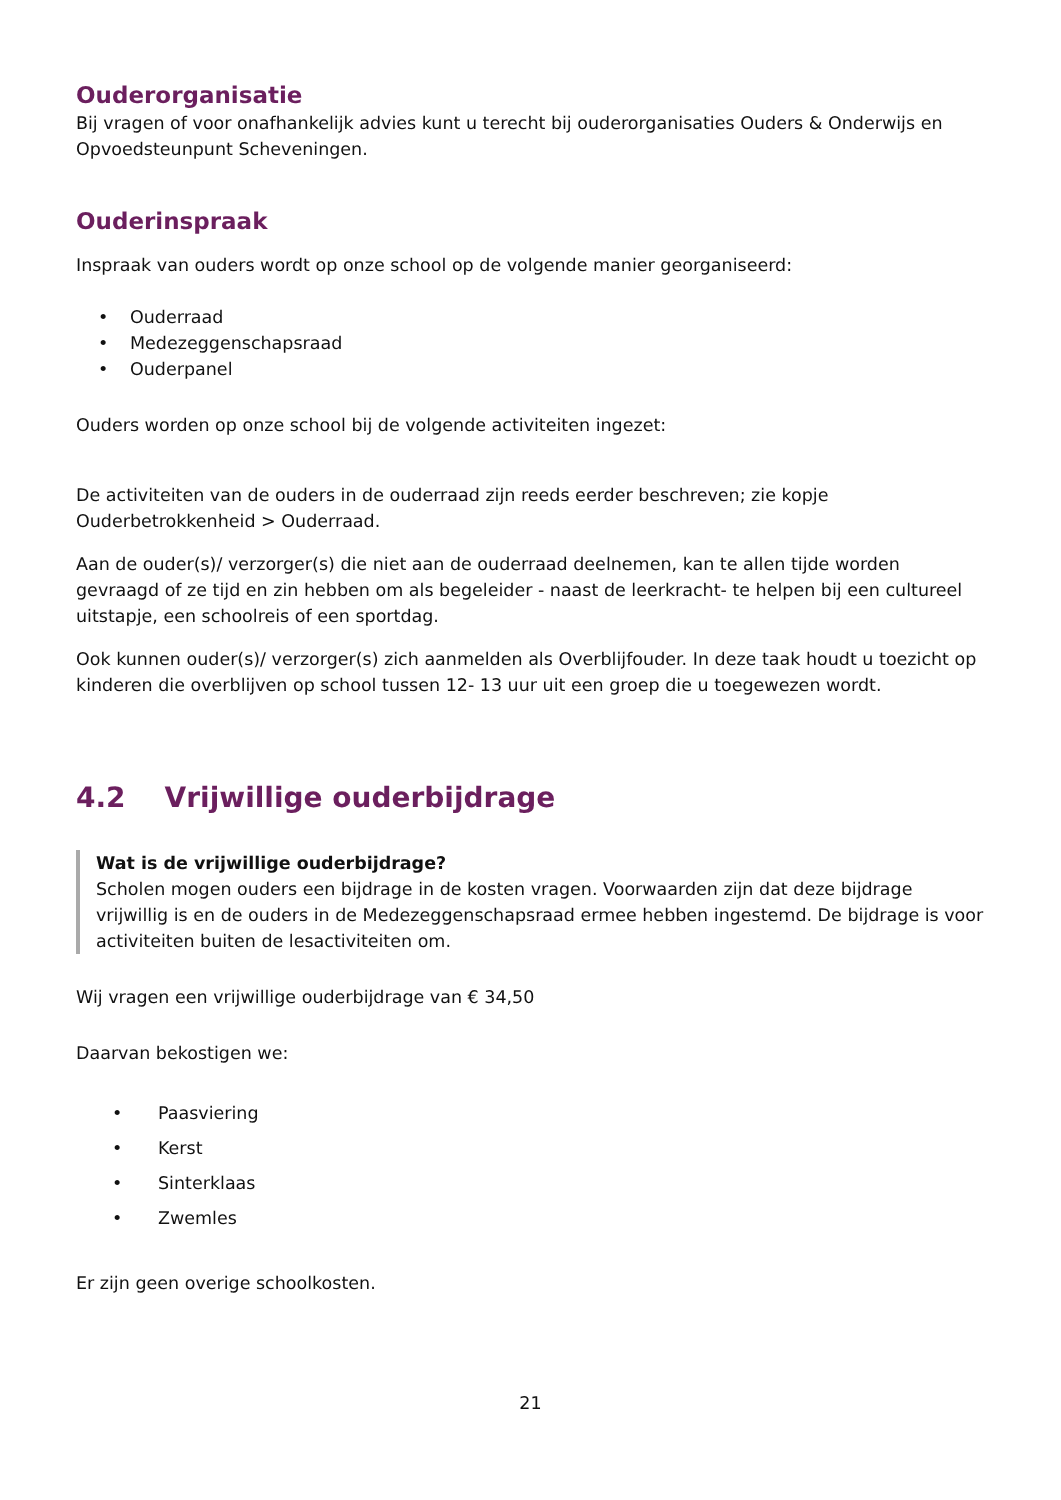Ouderorganisatie
Bij vragen of voor onafhankelijk advies kunt u terecht bij ouderorganisaties Ouders & Onderwijs en Opvoedsteunpunt Scheveningen.
Ouderinspraak
Inspraak van ouders wordt op onze school op de volgende manier georganiseerd:
• Ouderraad
• Medezeggenschapsraad
• Ouderpanel
Ouders worden op onze school bij de volgende activiteiten ingezet:
De activiteiten van de ouders in de ouderraad zijn reeds eerder beschreven; zie kopje Ouderbetrokkenheid > Ouderraad.
Aan de ouder(s)/ verzorger(s) die niet aan de ouderraad deelnemen, kan te allen tijde worden gevraagd of ze tijd en zin hebben om als begeleider - naast de leerkracht- te helpen bij een cultureel uitstapje, een schoolreis of een sportdag.
Ook kunnen ouder(s)/ verzorger(s) zich aanmelden als Overblijfouder. In deze taak houdt u toezicht op kinderen die overblijven op school tussen 12- 13 uur uit een groep die u toegewezen wordt.
4.2 Vrijwillige ouderbijdrage
Wat is de vrijwillige ouderbijdrage?
Scholen mogen ouders een bijdrage in de kosten vragen. Voorwaarden zijn dat deze bijdrage vrijwillig is en de ouders in de Medezeggenschapsraad ermee hebben ingestemd. De bijdrage is voor activiteiten buiten de lesactiviteiten om.
Wij vragen een vrijwillige ouderbijdrage van € 34,50
Daarvan bekostigen we:
• Paasviering
• Kerst
• Sinterklaas
• Zwemles
Er zijn geen overige schoolkosten.
21